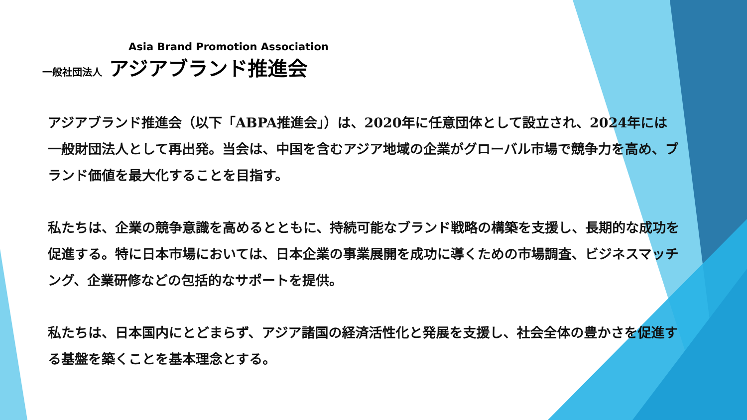Asia Brand Promotion Association
一般社団法人 アジアブランド推進会
アジアブランド推進会（以下「ABPA推進会」）は、2020年に任意団体として設立され、2024年には一般財団法人として再出発。当会は、中国を含むアジア地域の企業がグローバル市場で競争力を高め、ブランド価値を最大化することを目指す。
私たちは、企業の競争意識を高めるとともに、持続可能なブランド戦略の構築を支援し、長期的な成功を促進する。特に日本市場においては、日本企業の事業展開を成功に導くための市場調査、ビジネスマッチング、企業研修などの包括的なサポートを提供。
私たちは、日本国内にとどまらず、アジア諸国の経済活性化と発展を支援し、社会全体の豊かさを促進する基盤を築くことを基本理念とする。